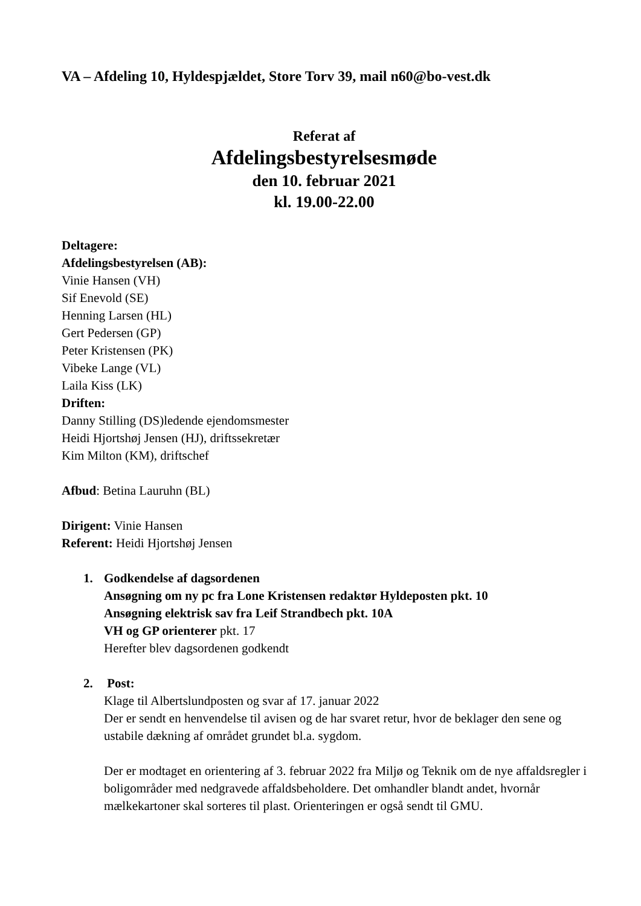VA – Afdeling 10, Hyldespjældet, Store Torv 39, mail n60@bo-vest.dk
Referat af
Afdelingsbestyrelsesmøde
den 10. februar 2021
kl. 19.00-22.00
Deltagere:
Afdelingsbestyrelsen (AB):
Vinie Hansen (VH)
Sif Enevold (SE)
Henning Larsen (HL)
Gert Pedersen (GP)
Peter Kristensen (PK)
Vibeke Lange (VL)
Laila Kiss (LK)
Driften:
Danny Stilling (DS)ledende ejendomsmester
Heidi Hjortshøj Jensen (HJ), driftssekretær
Kim Milton (KM), driftschef
Afbud: Betina Lauruhn (BL)
Dirigent: Vinie Hansen
Referent: Heidi Hjortshøj Jensen
1. Godkendelse af dagsordenen
Ansøgning om ny pc fra Lone Kristensen redaktør Hyldeposten pkt. 10
Ansøgning elektrisk sav fra Leif Strandbech pkt. 10A
VH og GP orienterer pkt. 17
Herefter blev dagsordenen godkendt
2. Post:
Klage til Albertslundposten og svar af 17. januar 2022
Der er sendt en henvendelse til avisen og de har svaret retur, hvor de beklager den sene og ustabile dækning af området grundet bl.a. sygdom.
Der er modtaget en orientering af 3. februar 2022 fra Miljø og Teknik om de nye affaldsregler i boligområder med nedgravede affaldsbeholdere. Det omhandler blandt andet, hvornår mælkekartoner skal sorteres til plast. Orienteringen er også sendt til GMU.